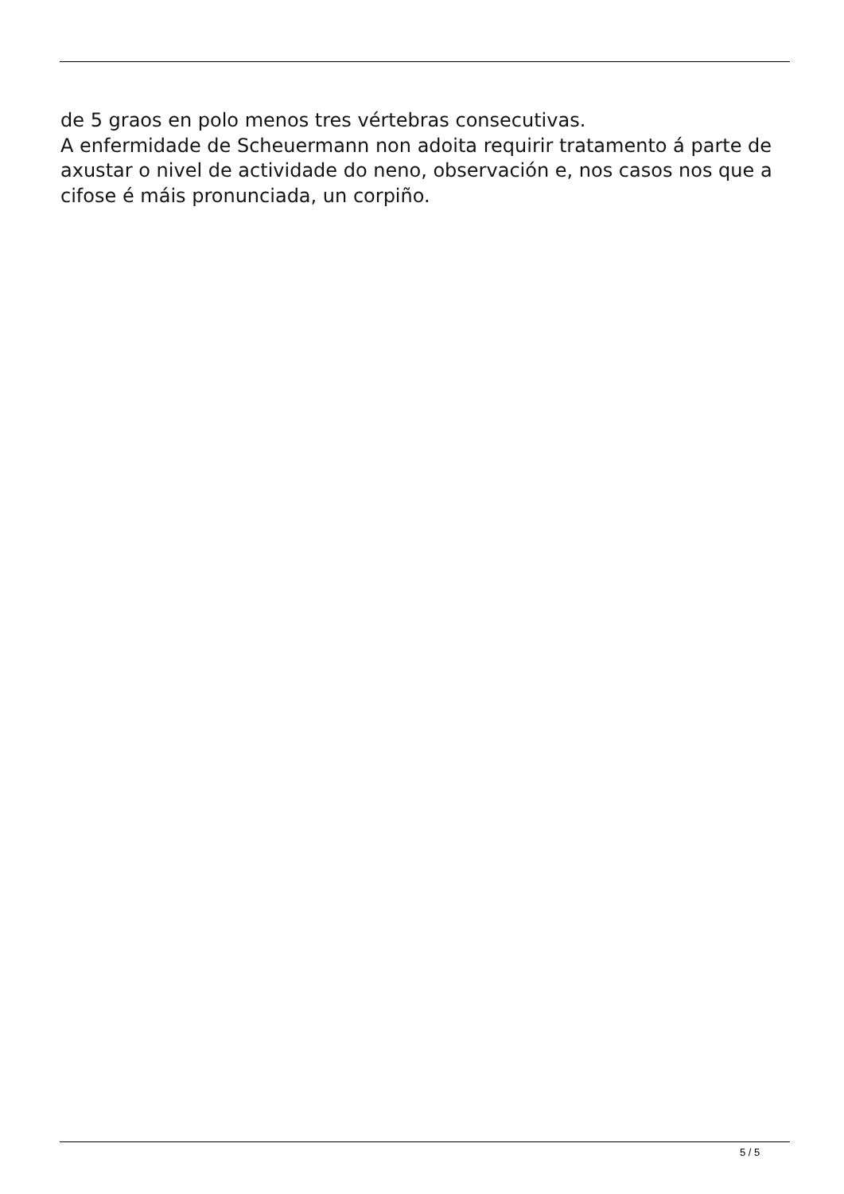de 5 graos en polo menos tres vértebras consecutivas.
A enfermidade de Scheuermann non adoita requirir tratamento á parte de axustar o nivel de actividade do neno, observación e, nos casos nos que a cifose é máis pronunciada, un corpiño.
5 / 5